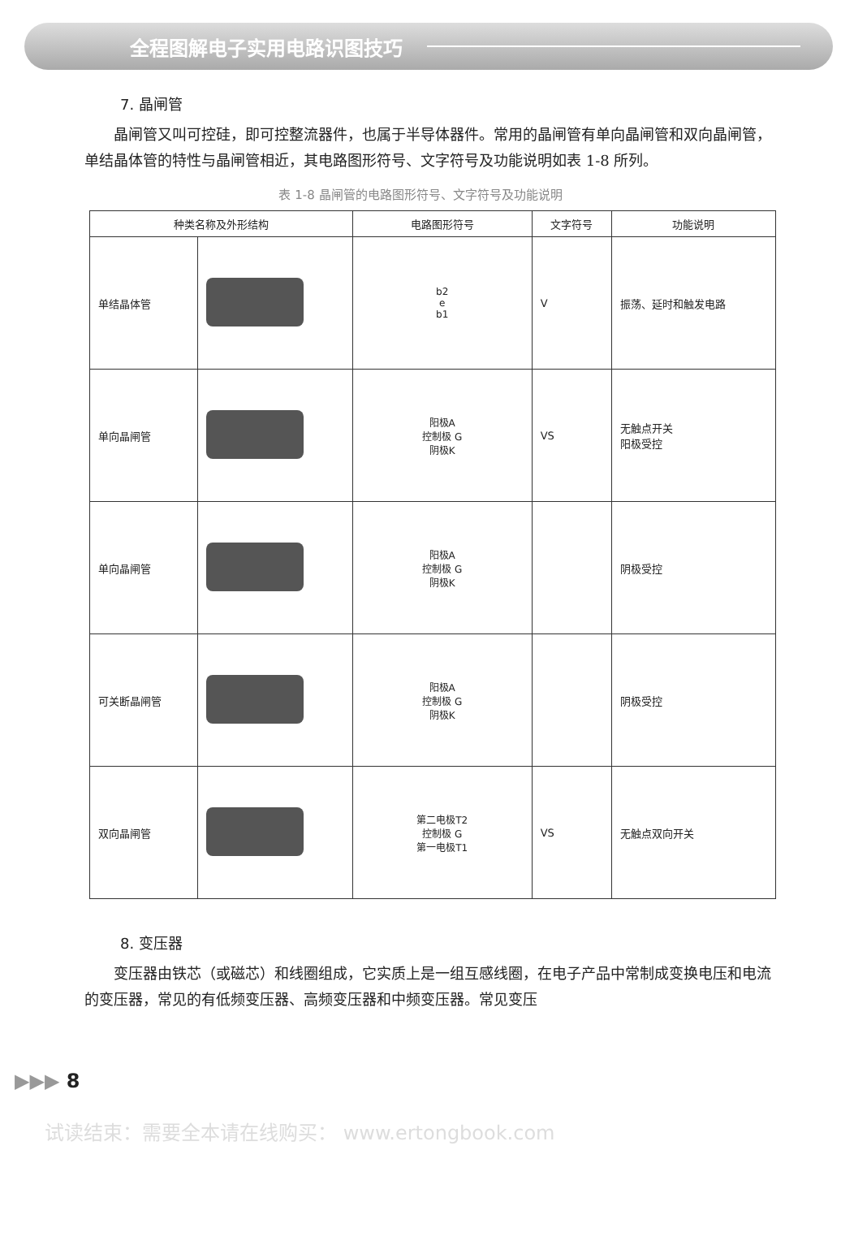全程图解电子实用电路识图技巧
7. 晶闸管
晶闸管又叫可控硅，即可控整流器件，也属于半导体器件。常用的晶闸管有单向晶闸管和双向晶闸管，单结晶体管的特性与晶闸管相近，其电路图形符号、文字符号及功能说明如表 1-8 所列。
表 1-8 晶闸管的电路图形符号、文字符号及功能说明
| 种类名称及外形结构 | | 电路图形符号 | 文字符号 | 功能说明 |
| --- | --- | --- | --- | --- |
| 单结晶体管 | | b2 e b1 | V | 振荡、延时和触发电路 |
| 单向晶闸管 | | 阳极A 控制极 G 阴极K | VS | 无触点开关 阳极受控 |
| 单向晶闸管 | | 阳极A 控制极 G 阴极K | | 阴极受控 |
| 可关断晶闸管 | | 阳极A 控制极 G 阴极K | | 阴极受控 |
| 双向晶闸管 | | 第二电极T2 控制极 G 第一电极T1 | VS | 无触点双向开关 |
8. 变压器
变压器由铁芯（或磁芯）和线圈组成，它实质上是一组互感线圈，在电子产品中常制成变换电压和电流的变压器，常见的有低频变压器、高频变压器和中频变压器。常见变压
▶▶▶ 8
试读结束：需要全本请在线购买： www.ertongbook.com